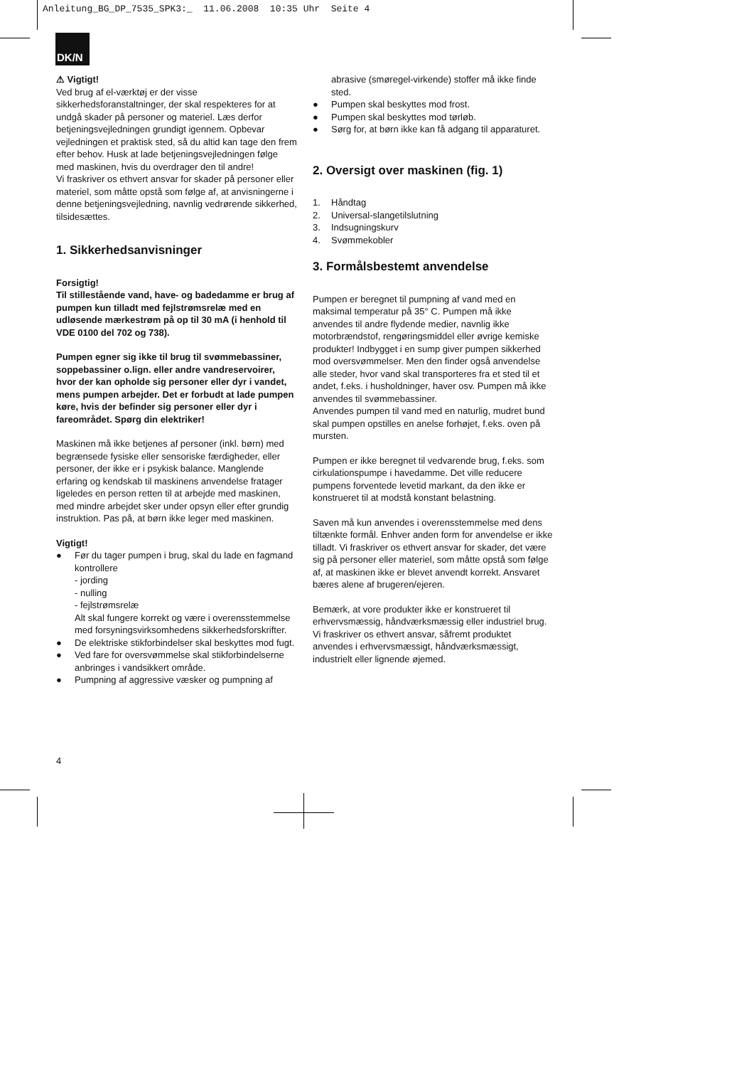Anleitung_BG_DP_7535_SPK3:_ 11.06.2008 10:35 Uhr Seite 4
DK/N
⚠ Vigtigt!
Ved brug af el-værktøj er der visse sikkerhedsforanstaltninger, der skal respekteres for at undgå skader på personer og materiel. Læs derfor betjeningsvejledningen grundigt igennem. Opbevar vejledningen et praktisk sted, så du altid kan tage den frem efter behov. Husk at lade betjeningsvejledningen følge med maskinen, hvis du overdrager den til andre!
Vi fraskriver os ethvert ansvar for skader på personer eller materiel, som måtte opstå som følge af, at anvisningerne i denne betjeningsvejledning, navnlig vedrørende sikkerhed, tilsidesættes.
1. Sikkerhedsanvisninger
Forsigtig!
Til stillestående vand, have- og badedamme er brug af pumpen kun tilladt med fejlstrømsrelæ med en udløsende mærkestrøm på op til 30 mA (i henhold til VDE 0100 del 702 og 738).
Pumpen egner sig ikke til brug til svømmebassiner, soppebassiner o.lign. eller andre vandreservoirer, hvor der kan opholde sig personer eller dyr i vandet, mens pumpen arbejder. Det er forbudt at lade pumpen køre, hvis der befinder sig personer eller dyr i fareområdet. Spørg din elektriker!
Maskinen må ikke betjenes af personer (inkl. børn) med begrænsede fysiske eller sensoriske færdigheder, eller personer, der ikke er i psykisk balance. Manglende erfaring og kendskab til maskinens anvendelse fratager ligeledes en person retten til at arbejde med maskinen, med mindre arbejdet sker under opsyn eller efter grundig instruktion. Pas på, at børn ikke leger med maskinen.
Vigtigt!
● Før du tager pumpen i brug, skal du lade en fagmand kontrollere
- jording
- nulling
- fejlstrømsrelæ
Alt skal fungere korrekt og være i overensstemmelse med forsyningsvirksomhedens sikkerhedsforskrifter.
● De elektriske stikforbindelser skal beskyttes mod fugt.
● Ved fare for oversvømmelse skal stikforbindelserne anbringes i vandsikkert område.
● Pumpning af aggressive væsker og pumpning af
abrasive (smøregel-virkende) stoffer må ikke finde sted.
● Pumpen skal beskyttes mod frost.
● Pumpen skal beskyttes mod tørløb.
● Sørg for, at børn ikke kan få adgang til apparaturet.
2. Oversigt over maskinen (fig. 1)
1. Håndtag
2. Universal-slangetilslutning
3. Indsugningskurv
4. Svømmekobler
3. Formålsbestemt anvendelse
Pumpen er beregnet til pumpning af vand med en maksimal temperatur på 35° C. Pumpen må ikke anvendes til andre flydende medier, navnlig ikke motorbrændstof, rengøringsmiddel eller øvrige kemiske produkter! Indbygget i en sump giver pumpen sikkerhed mod oversvømmelser. Men den finder også anvendelse alle steder, hvor vand skal transporteres fra et sted til et andet, f.eks. i husholdninger, haver osv. Pumpen må ikke anvendes til svømmebassiner.
Anvendes pumpen til vand med en naturlig, mudret bund skal pumpen opstilles en anelse forhøjet, f.eks. oven på mursten.
Pumpen er ikke beregnet til vedvarende brug, f.eks. som cirkulationspumpe i havedamme. Det ville reducere pumpens forventede levetid markant, da den ikke er konstrueret til at modstå konstant belastning.
Saven må kun anvendes i overensstemmelse med dens tiltænkte formål. Enhver anden form for anvendelse er ikke tilladt. Vi fraskriver os ethvert ansvar for skader, det være sig på personer eller materiel, som måtte opstå som følge af, at maskinen ikke er blevet anvendt korrekt. Ansvaret bæres alene af brugeren/ejeren.
Bemærk, at vore produkter ikke er konstrueret til erhvervsmæssig, håndværksmæssig eller industriel brug. Vi fraskriver os ethvert ansvar, såfremt produktet anvendes i erhvervsmæssigt, håndværksmæssigt, industrielt eller lignende øjemed.
4